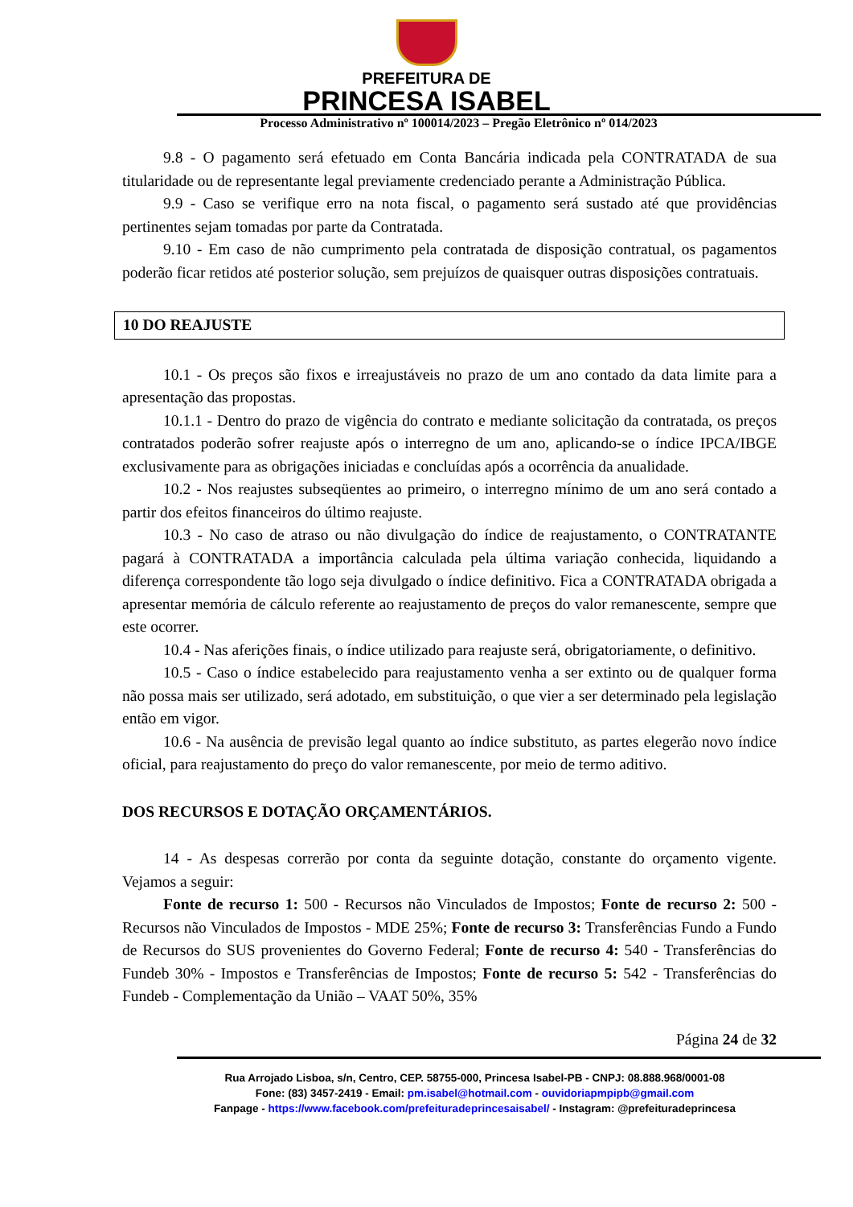PREFEITURA DE
PRINCESA ISABEL
Processo Administrativo nº 100014/2023 – Pregão Eletrônico nº 014/2023
9.8 - O pagamento será efetuado em Conta Bancária indicada pela CONTRATADA de sua titularidade ou de representante legal previamente credenciado perante a Administração Pública.
9.9 - Caso se verifique erro na nota fiscal, o pagamento será sustado até que providências pertinentes sejam tomadas por parte da Contratada.
9.10 - Em caso de não cumprimento pela contratada de disposição contratual, os pagamentos poderão ficar retidos até posterior solução, sem prejuízos de quaisquer outras disposições contratuais.
10 DO REAJUSTE
10.1 - Os preços são fixos e irreajustáveis no prazo de um ano contado da data limite para a apresentação das propostas.
10.1.1 - Dentro do prazo de vigência do contrato e mediante solicitação da contratada, os preços contratados poderão sofrer reajuste após o interregno de um ano, aplicando-se o índice IPCA/IBGE exclusivamente para as obrigações iniciadas e concluídas após a ocorrência da anualidade.
10.2 - Nos reajustes subseqüentes ao primeiro, o interregno mínimo de um ano será contado a partir dos efeitos financeiros do último reajuste.
10.3 - No caso de atraso ou não divulgação do índice de reajustamento, o CONTRATANTE pagará à CONTRATADA a importância calculada pela última variação conhecida, liquidando a diferença correspondente tão logo seja divulgado o índice definitivo. Fica a CONTRATADA obrigada a apresentar memória de cálculo referente ao reajustamento de preços do valor remanescente, sempre que este ocorrer.
10.4 - Nas aferições finais, o índice utilizado para reajuste será, obrigatoriamente, o definitivo.
10.5 - Caso o índice estabelecido para reajustamento venha a ser extinto ou de qualquer forma não possa mais ser utilizado, será adotado, em substituição, o que vier a ser determinado pela legislação então em vigor.
10.6 - Na ausência de previsão legal quanto ao índice substituto, as partes elegerão novo índice oficial, para reajustamento do preço do valor remanescente, por meio de termo aditivo.
DOS RECURSOS E DOTAÇÃO ORÇAMENTÁRIOS.
14 - As despesas correrão por conta da seguinte dotação, constante do orçamento vigente. Vejamos a seguir:
Fonte de recurso 1: 500 - Recursos não Vinculados de Impostos; Fonte de recurso 2: 500 - Recursos não Vinculados de Impostos - MDE 25%; Fonte de recurso 3: Transferências Fundo a Fundo de Recursos do SUS provenientes do Governo Federal; Fonte de recurso 4: 540 - Transferências do Fundeb 30% - Impostos e Transferências de Impostos; Fonte de recurso 5: 542 - Transferências do Fundeb - Complementação da União – VAAT 50%, 35%
Página 24 de 32
Rua Arrojado Lisboa, s/n, Centro, CEP. 58755-000, Princesa Isabel-PB - CNPJ: 08.888.968/0001-08
Fone: (83) 3457-2419 - Email: pm.isabel@hotmail.com - ouvidoriapmpipb@gmail.com
Fanpage - https://www.facebook.com/prefeituradeprincesaisabel/ - Instagram: @prefeituradeprincesa